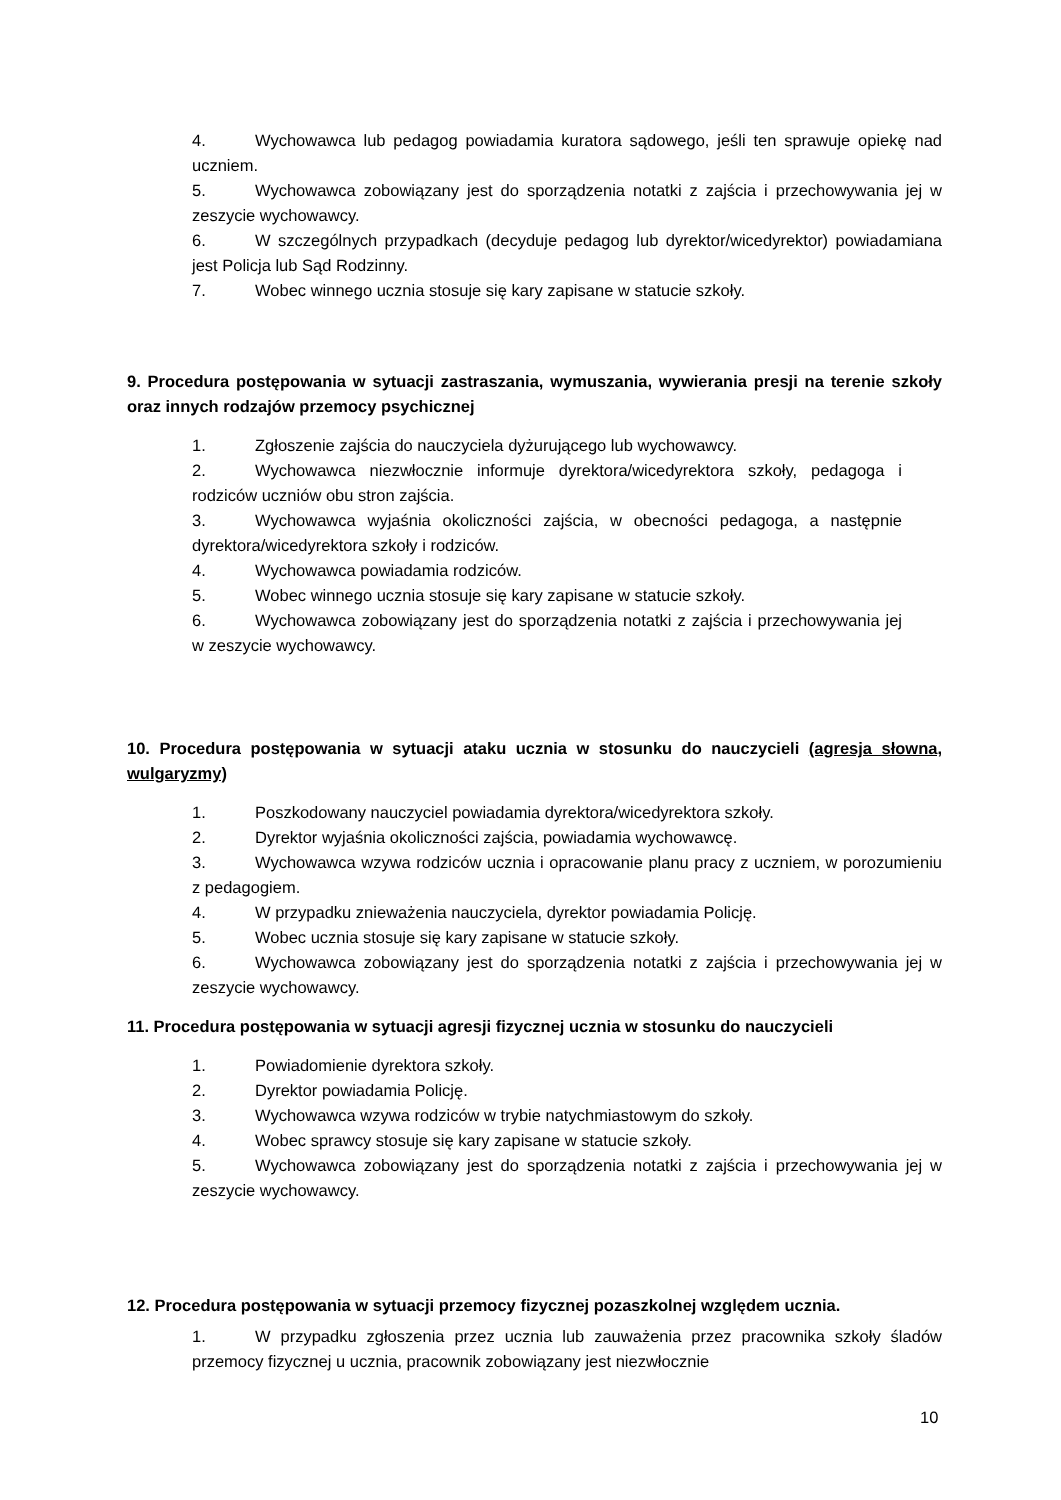4. Wychowawca lub pedagog powiadamia kuratora sądowego, jeśli ten sprawuje opiekę nad uczniem.
5. Wychowawca zobowiązany jest do sporządzenia notatki z zajścia i przechowywania jej w zeszycie wychowawcy.
6. W szczególnych przypadkach (decyduje pedagog lub dyrektor/wicedyrektor) powiadamiana jest Policja lub Sąd Rodzinny.
7. Wobec winnego ucznia stosuje się kary zapisane w statucie szkoły.
9. Procedura postępowania w sytuacji zastraszania, wymuszania, wywierania presji na terenie szkoły oraz innych rodzajów przemocy psychicznej
1. Zgłoszenie zajścia do nauczyciela dyżurującego lub wychowawcy.
2. Wychowawca niezwłocznie informuje dyrektora/wicedyrektora szkoły, pedagoga i rodziców uczniów obu stron zajścia.
3. Wychowawca wyjaśnia okoliczności zajścia, w obecności pedagoga, a następnie dyrektora/wicedyrektora szkoły i rodziców.
4. Wychowawca powiadamia rodziców.
5. Wobec winnego ucznia stosuje się kary zapisane w statucie szkoły.
6. Wychowawca zobowiązany jest do sporządzenia notatki z zajścia i przechowywania jej w zeszycie wychowawcy.
10. Procedura postępowania w sytuacji ataku ucznia w stosunku do nauczycieli (agresja słowna, wulgaryzmy)
1. Poszkodowany nauczyciel powiadamia dyrektora/wicedyrektora szkoły.
2. Dyrektor wyjaśnia okoliczności zajścia, powiadamia wychowawcę.
3. Wychowawca wzywa rodziców ucznia i opracowanie planu pracy z uczniem, w porozumieniu z pedagogiem.
4. W przypadku znieważenia nauczyciela, dyrektor powiadamia Policję.
5. Wobec ucznia stosuje się kary zapisane w statucie szkoły.
6. Wychowawca zobowiązany jest do sporządzenia notatki z zajścia i przechowywania jej w zeszycie wychowawcy.
11. Procedura postępowania w sytuacji agresji fizycznej ucznia w stosunku do nauczycieli
1. Powiadomienie dyrektora szkoły.
2. Dyrektor powiadamia Policję.
3. Wychowawca wzywa rodziców w trybie natychmiastowym do szkoły.
4. Wobec sprawcy stosuje się kary zapisane w statucie szkoły.
5. Wychowawca zobowiązany jest do sporządzenia notatki z zajścia i przechowywania jej w zeszycie wychowawcy.
12. Procedura postępowania w sytuacji przemocy fizycznej pozaszkolnej względem ucznia.
1. W przypadku zgłoszenia przez ucznia lub zauważenia przez pracownika szkoły śladów przemocy fizycznej u ucznia, pracownik zobowiązany jest niezwłocznie
10